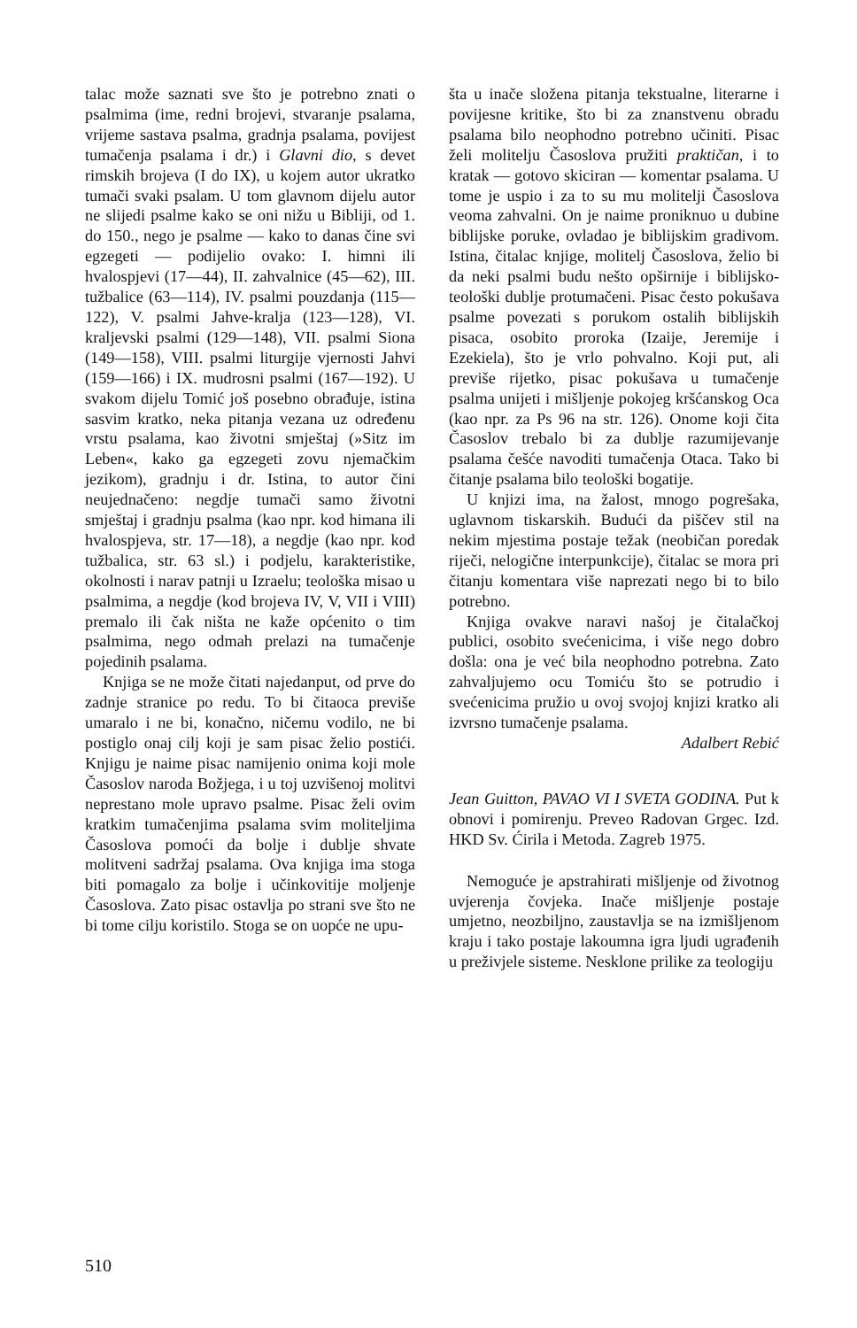talac može saznati sve što je potrebno znati o psalmima (ime, redni brojevi, stvaranje psalama, vrijeme sastava psalma, gradnja psalama, povijest tumačenja psalama i dr.) i Glavni dio, s devet rimskih brojeva (I do IX), u kojem autor ukratko tumači svaki psalam. U tom glavnom dijelu autor ne slijedi psalme kako se oni nižu u Bibliji, od 1. do 150., nego je psalme — kako to danas čine svi egzegeti — podijelio ovako: I. himni ili hvalospjevi (17—44), II. zahvalnice (45—62), III. tužbalice (63—114), IV. psalmi pouzdanja (115—122), V. psalmi Jahve-kralja (123—128), VI. kraljevski psalmi (129—148), VII. psalmi Siona (149—158), VIII. psalmi liturgije vjernosti Jahvi (159—166) i IX. mudrosni psalmi (167—192). U svakom dijelu Tomić još posebno obrađuje, istina sasvim kratko, neka pitanja vezana uz određenu vrstu psalama, kao životni smještaj (»Sitz im Leben«, kako ga egzegeti zovu njemačkim jezikom), gradnju i dr. Istina, to autor čini neujednačeno: negdje tumači samo životni smještaj i gradnju psalma (kao npr. kod himana ili hvalospjeva, str. 17—18), a negdje (kao npr. kod tužbalica, str. 63 sl.) i podjelu, karakteristike, okolnosti i narav patnji u Izraelu; teološka misao u psalmima, a negdje (kod brojeva IV, V, VII i VIII) premalo ili čak ništa ne kaže općenito o tim psalmima, nego odmah prelazi na tumačenje pojedinih psalama.
Knjiga se ne može čitati najedanput, od prve do zadnje stranice po redu. To bi čitaoca previše umaralo i ne bi, konačno, ničemu vodilo, ne bi postiglo onaj cilj koji je sam pisac želio postići. Knjigu je naime pisac namijenio onima koji mole Časoslov naroda Božjega, i u toj uzvišenoj molitvi neprestano mole upravo psalme. Pisac želi ovim kratkim tumačenjima psalama svim moliteljima Časoslova pomoći da bolje i dublje shvate molitveni sadržaj psalama. Ova knjiga ima stoga biti pomagalo za bolje i učinkovitije moljenje Časoslova. Zato pisac ostavlja po strani sve što ne bi tome cilju koristilo. Stoga se on uopće ne upu-
šta u inače složena pitanja tekstualne, literarne i povijesne kritike, što bi za znanstvenu obradu psalama bilo neophodno potrebno učiniti. Pisac želi molitelju Časoslova pružiti praktičan, i to kratak — gotovo skiciran — komentar psalama. U tome je uspio i za to su mu molitelji Časoslova veoma zahvalni. On je naime proniknuo u dubine biblijske poruke, ovladao je biblijskim gradivom. Istina, čitalac knjige, molitelj Časoslova, želio bi da neki psalmi budu nešto opširnije i biblijsko-teološki dublje protumačeni. Pisac često pokušava psalme povezati s porukom ostalih biblijskih pisaca, osobito proroka (Izaije, Jeremije i Ezekiela), što je vrlo pohvalno. Koji put, ali previše rijetko, pisac pokušava u tumačenje psalma unijeti i mišljenje pokojeg kršćanskog Oca (kao npr. za Ps 96 na str. 126). Onome koji čita Časoslov trebalo bi za dublje razumijevanje psalama češće navoditi tumačenja Otaca. Tako bi čitanje psalama bilo teološki bogatije.
U knjizi ima, na žalost, mnogo pogrešaka, uglavnom tiskarskih. Budući da piščev stil na nekim mjestima postaje težak (neobičan poredak riječi, nelogične interpunkcije), čitalac se mora pri čitanju komentara više naprezati nego bi to bilo potrebno.
Knjiga ovakve naravi našoj je čitalačkoj publici, osobito svećenicima, i više nego dobro došla: ona je već bila neophodno potrebna. Zato zahvaljujemo ocu Tomiću što se potrudio i svećenicima pružio u ovoj svojoj knjizi kratko ali izvrsno tumačenje psalama.
Adalbert Rebić
Jean Guitton, PAVAO VI I SVETA GODINA. Put k obnovi i pomirenju. Preveo Radovan Grgec. Izd. HKD Sv. Ćirila i Metoda. Zagreb 1975.
Nemoguće je apstrahirati mišljenje od životnog uvjerenja čovjeka. Inače mišljenje postaje umjetno, neozbiljno, zaustavlja se na izmišljenom kraju i tako postaje lakoumna igra ljudi ugrađenih u preživjele sisteme. Nesklone prilike za teologiju
510